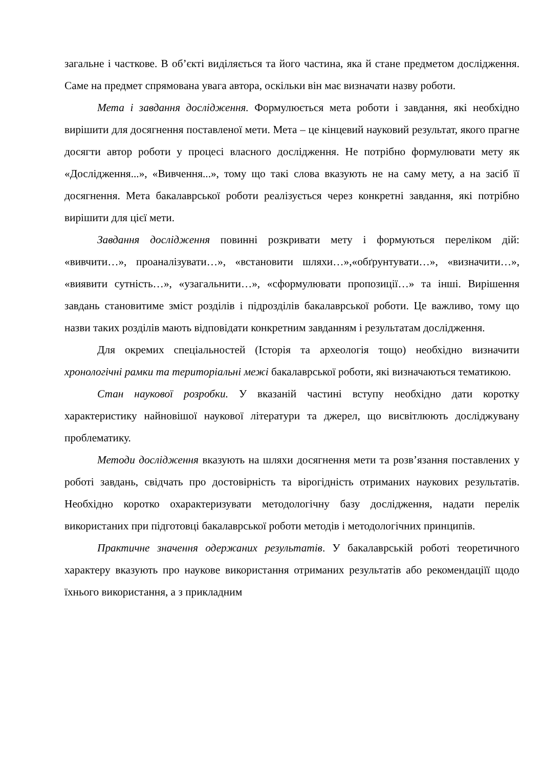загальне і часткове. В об’єкті виділяється та його частина, яка й стане предметом дослідження. Саме на предмет спрямована увага автора, оскільки він має визначати назву роботи.
Мета і завдання дослідження. Формулюється мета роботи і завдання, які необхідно вирішити для досягнення поставленої мети. Мета – це кінцевий науковий результат, якого прагне досягти автор роботи у процесі власного дослідження. Не потрібно формулювати мету як «Дослідження...», «Вивчення...», тому що такі слова вказують не на саму мету, а на засіб її досягнення. Мета бакалаврської роботи реалізується через конкретні завдання, які потрібно вирішити для цієї мети.
Завдання дослідження повинні розкривати мету і формуються переліком дій: «вивчити…», проаналізувати…», «встановити шляхи…»,«обґрунтувати…», «визначити…», «виявити сутність…», «узагальнити…», «сформулювати пропозиції…» та інші. Вирішення завдань становитиме зміст розділів і підрозділів бакалаврської роботи. Це важливо, тому що назви таких розділів мають відповідати конкретним завданням і результатам дослідження.
Для окремих спеціальностей (Історія та археологія тощо) необхідно визначити хронологічні рамки та територіальні межі бакалаврської роботи, які визначаються тематикою.
Стан наукової розробки. У вказаній частині вступу необхідно дати коротку характеристику найновішої наукової літератури та джерел, що висвітлюють досліджувану проблематику.
Методи дослідження вказують на шляхи досягнення мети та розв’язання поставлених у роботі завдань, свідчать про достовірність та вірогідність отриманих наукових результатів. Необхідно коротко охарактеризувати методологічну базу дослідження, надати перелік використаних при підготовці бакалаврської роботи методів і методологічних принципів.
Практичне значення одержаних результатів. У бакалаврській роботі теоретичного характеру вказують про наукове використання отриманих результатів або рекомендаціїї щодо їхнього використання, а з прикладним